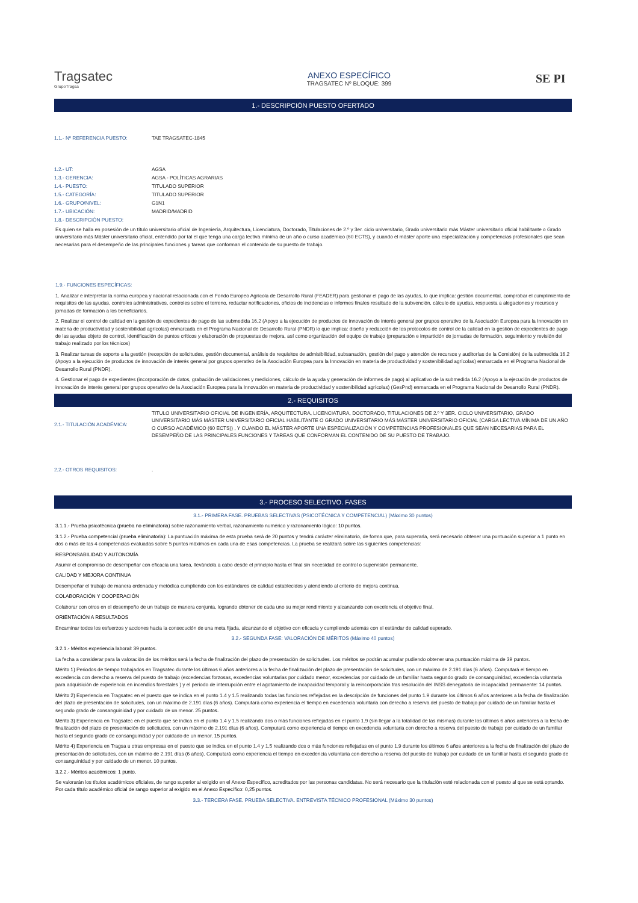Tragsatec
GrupoTragsa
ANEXO ESPECÍFICO
TRAGSATEC Nº BLOQUE: 399
SE PI
1.- DESCRIPCIÓN PUESTO OFERTADO
1.1.- Nº REFERENCIA PUESTO: TAE TRAGSATEC-1845
1.2.- UT: AGSA
1.3.- GERENCIA: AGSA - POLÍTICAS AGRARIAS
1.4.- PUESTO: TITULADO SUPERIOR
1.5.- CATEGORÍA: TITULADO SUPERIOR
1.6.- GRUPO/NIVEL: G1N1
1.7.- UBICACIÓN: MADRID/MADRID
1.8.- DESCRIPCIÓN PUESTO:
Es quien se halla en posesión de un título universitario oficial de Ingeniería, Arquitectura, Licenciatura, Doctorado, Titulaciones de 2.º y 3er. ciclo universitario, Grado universitario más Máster universitario oficial habilitante o Grado universitario más Máster universitario oficial, entendido por tal el que tenga una carga lectiva mínima de un año o curso académico (60 ECTS), y cuando el máster aporte una especialización y competencias profesionales que sean necesarias para el desempeño de las principales funciones y tareas que conforman el contenido de su puesto de trabajo.
1.9.- FUNCIONES ESPECÍFICAS:
1. Analizar e interpretar la norma europea y nacional relacionada con el Fondo Europeo Agrícola de Desarrollo Rural (FEADER) para gestionar el pago de las ayudas, lo que implica: gestión documental, comprobar el cumplimiento de requisitos de las ayudas, controles administrativos, controles sobre el terreno, redactar notificaciones, oficios de incidencias e informes finales resultado de la subvención, cálculo de ayudas, respuesta a alegaciones y recursos y jornadas de formación a los beneficiarios.
2. Realizar el control de calidad en la gestión de expedientes de pago de las submedida 16.2 (Apoyo a la ejecución de productos de innovación de interés general por grupos operativo de la Asociación Europea para la Innovación en materia de productividad y sostenibilidad agrícolas) enmarcada en el Programa Nacional de Desarrollo Rural (PNDR) lo que implica: diseño y redacción de los protocolos de control de la calidad en la gestión de expedientes de pago de las ayudas objeto de control, identificación de puntos críticos y elaboración de propuestas de mejora, así como organización del equipo de trabajo (preparación e impartición de jornadas de formación, seguimiento y revisión del trabajo realizado por los técnicos)
3. Realizar tareas de soporte a la gestión (recepción de solicitudes, gestión documental, análisis de requisitos de admisibilidad, subsanación, gestión del pago y atención de recursos y auditorías de la Comisión) de la submedida 16.2 (Apoyo a la ejecución de productos de innovación de interés general por grupos operativo de la Asociación Europea para la Innovación en materia de productividad y sostenibilidad agrícolas) enmarcada en el Programa Nacional de Desarrollo Rural (PNDR).
4. Gestionar el pago de expedientes (incorporación de datos, grabación de validaciones y mediciones, cálculo de la ayuda y generación de informes de pago) al aplicativo de la submedida 16.2 (Apoyo a la ejecución de productos de innovación de interés general por grupos operativo de la Asociación Europea para la Innovación en materia de productividad y sostenibilidad agrícolas) (GesPnd) enmarcada en el Programa Nacional de Desarrollo Rural (PNDR).
2.- REQUISITOS
2.1.- TITULACIÓN ACADÉMICA:
TITULO UNIVERSITARIO OFICIAL DE INGENIERÍA, ARQUITECTURA, LICENCIATURA, DOCTORADO, TITULACIONES DE 2.º Y 3ER. CICLO UNIVERSITARIO, GRADO UNIVERSITARIO MÁS MÁSTER UNIVERSITARIO OFICIAL HABILITANTE O GRADO UNIVERSITARIO MÁS MÁSTER UNIVERSITARIO OFICIAL (CARGA LECTIVA MÍNIMA DE UN AÑO O CURSO ACADÉMICO (60 ECTS)) , Y CUANDO EL MÁSTER APORTE UNA ESPECIALIZACIÓN Y COMPETENCIAS PROFESIONALES QUE SEAN NECESARIAS PARA EL DESEMPEÑO DE LAS PRINCIPALES FUNCIONES Y TAREAS QUE CONFORMAN EL CONTENIDO DE SU PUESTO DE TRABAJO.
2.2.- OTROS REQUISITOS: .
3.- PROCESO SELECTIVO. FASES
3.1.- PRIMERA FASE. PRUEBAS SELECTIVAS (PSICOTÉCNICA Y COMPETENCIAL) (Máximo 30 puntos)
3.1.1.- Prueba psicotécnica (prueba no eliminatoria) sobre razonamiento verbal, razonamiento numérico y razonamiento lógico: 10 puntos.
3.1.2.- Prueba competencial (prueba eliminatoria): La puntuación máxima de esta prueba será de 20 puntos y tendrá carácter eliminatorio, de forma que, para superarla, será necesario obtener una puntuación superior a 1 punto en dos o más de las 4 competencias evaluadas sobre 5 puntos máximos en cada una de esas competencias. La prueba se realizará sobre las siguientes competencias:
RESPONSABILIDAD Y AUTONOMÍA
Asumir el compromiso de desempeñar con eficacia una tarea, llevándola a cabo desde el principio hasta el final sin necesidad de control o supervisión permanente.
CALIDAD Y MEJORA CONTINUA
Desempeñar el trabajo de manera ordenada y metódica cumpliendo con los estándares de calidad establecidos y atendiendo al criterio de mejora continua.
COLABORACIÓN Y COOPERACIÓN
Colaborar con otros en el desempeño de un trabajo de manera conjunta, logrando obtener de cada uno su mejor rendimiento y alcanzando con excelencia el objetivo final.
ORIENTACIÓN A RESULTADOS
Encaminar todos los esfuerzos y acciones hacia la consecución de una meta fijada, alcanzando el objetivo con eficacia y cumpliendo además con el estándar de calidad esperado.
3.2.- SEGUNDA FASE: VALORACIÓN DE MÉRITOS (Máximo 40 puntos)
3.2.1.- Méritos experiencia laboral: 39 puntos.
La fecha a considerar para la valoración de los méritos será la fecha de finalización del plazo de presentación de solicitudes. Los méritos se podrán acumular pudiendo obtener una puntuación máxima de 39 puntos.
Mérito 1) Periodos de tiempo trabajados en Tragsatec durante los últimos 6 años anteriores a la fecha de finalización del plazo de presentación de solicitudes, con un máximo de 2.191 días (6 años). Computará el tiempo en excedencia con derecho a reserva del puesto de trabajo (excedencias forzosas, excedencias voluntarias por cuidado menor, excedencias por cuidado de un familiar hasta segundo grado de consanguinidad, excedencia voluntaria para adquisición de experiencia en incendios forestales ) y el periodo de interrupción entre el agotamiento de incapacidad temporal y la reincorporación tras resolución del INSS denegatoria de incapacidad permanente: 14 puntos.
Mérito 2) Experiencia en Tragsatec en el puesto que se indica en el punto 1.4 y 1.5 realizando todas las funciones reflejadas en la descripción de funciones del punto 1.9 durante los últimos 6 años anteriores a la fecha de finalización del plazo de presentación de solicitudes, con un máximo de 2.191 días (6 años). Computará como experiencia el tiempo en excedencia voluntaria con derecho a reserva del puesto de trabajo por cuidado de un familiar hasta el segundo grado de consanguinidad y por cuidado de un menor. 25 puntos.
Mérito 3) Experiencia en Tragsatec en el puesto que se indica en el punto 1.4 y 1.5 realizando dos o más funciones reflejadas en el punto 1.9 (sin llegar a la totalidad de las mismas) durante los últimos 6 años anteriores a la fecha de finalización del plazo de presentación de solicitudes, con un máximo de 2.191 días (6 años). Computará como experiencia el tiempo en excedencia voluntaria con derecho a reserva del puesto de trabajo por cuidado de un familiar hasta el segundo grado de consanguinidad y por cuidado de un menor. 15 puntos.
Mérito 4) Experiencia en Tragsa u otras empresas en el puesto que se indica en el punto 1.4 y 1.5 realizando dos o más funciones reflejadas en el punto 1.9 durante los últimos 6 años anteriores a la fecha de finalización del plazo de presentación de solicitudes, con un máximo de 2.191 días (6 años). Computará como experiencia el tiempo en excedencia voluntaria con derecho a reserva del puesto de trabajo por cuidado de un familiar hasta el segundo grado de consanguinidad y por cuidado de un menor. 10 puntos.
3.2.2.- Méritos académicos: 1 punto.
Se valorarán los títulos académicos oficiales, de rango superior al exigido en el Anexo Específico, acreditados por las personas candidatas. No será necesario que la titulación esté relacionada con el puesto al que se está optando. Por cada título académico oficial de rango superior al exigido en el Anexo Específico: 0,25 puntos.
3.3.- TERCERA FASE. PRUEBA SELECTIVA. ENTREVISTA TÉCNICO PROFESIONAL (Máximo 30 puntos)